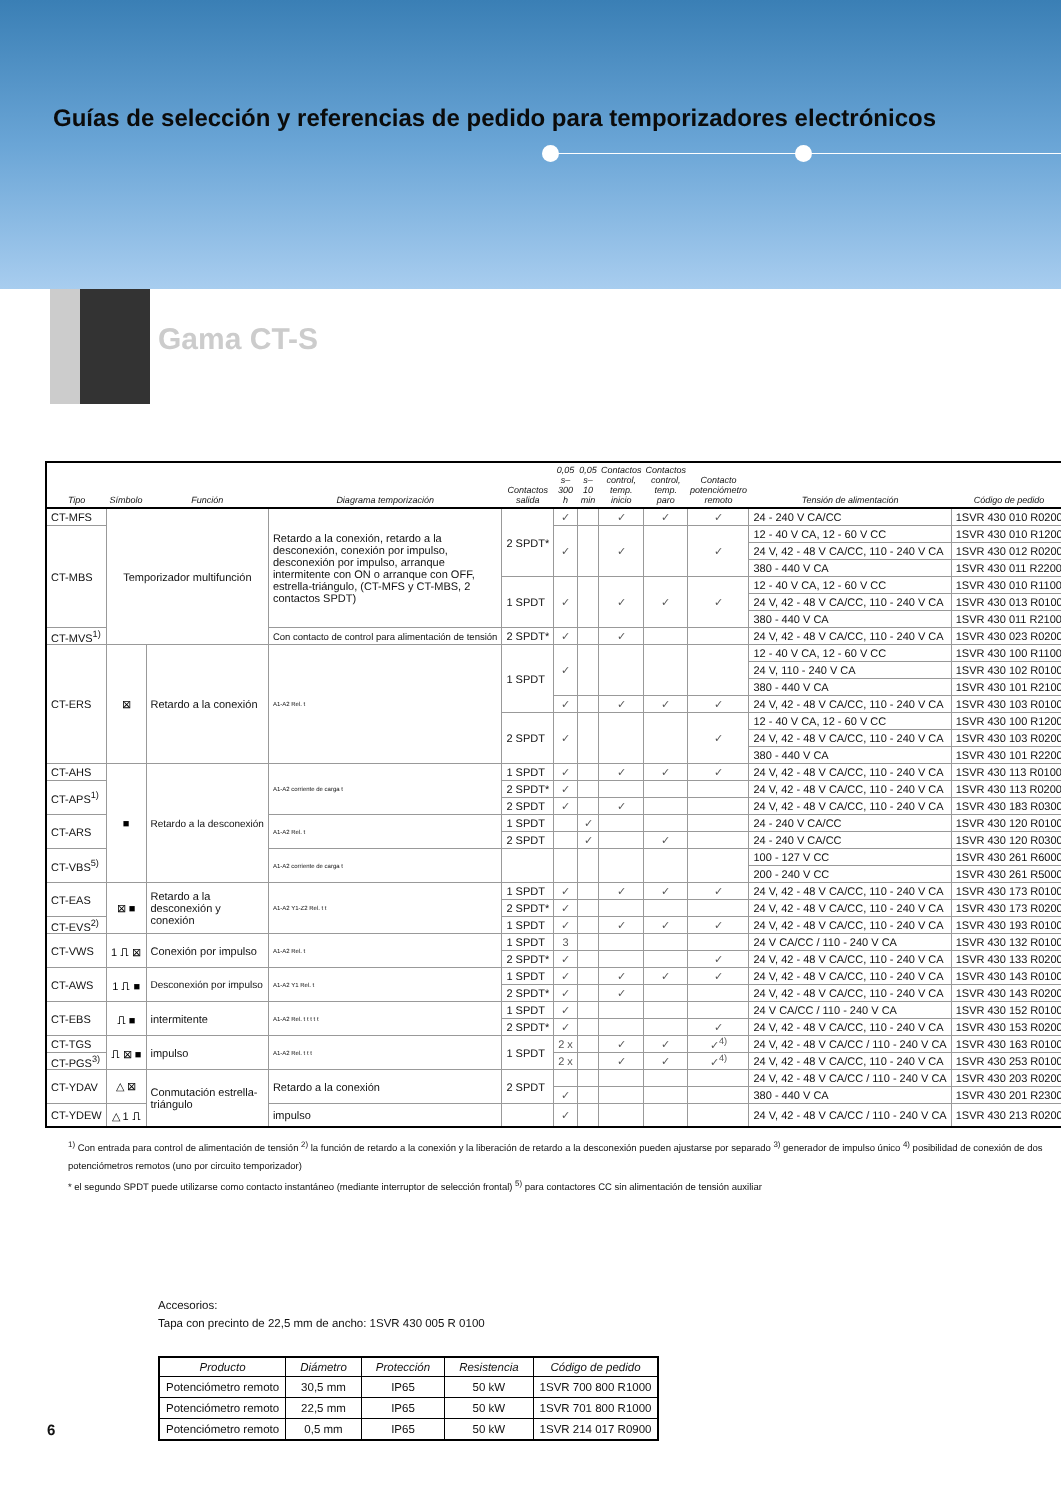Guías de selección y referencias de pedido para temporizadores electrónicos
Gama CT-S
| Tipo | Símbolo | Función | Diagrama temporización | Contactos salida | 0,05 s–300 h | 0,05 s–10 min | Contactos control, temp. inicio | Contactos control, temp. paro | Contacto potenciómetro remoto | Tensión de alimentación | Código de pedido |
| --- | --- | --- | --- | --- | --- | --- | --- | --- | --- | --- | --- |
| CT-MFS | Temporizador multifunción | | Retardo a la conexión, retardo a la desconexión, conexión por impulso, desconexión por impulso, arranque intermitente con ON o arranque con OFF, estrella-triángulo, (CT-MFS y CT-MBS, 2 contactos SPDT) | 2 SPDT* | ✓ | | ✓ | ✓ | ✓ | 24 - 240 V CA/CC | 1SVR 430 010 R0200 |
| CT-MBS | | | | | ✓ | | ✓ | | ✓ | 12 - 40 V CA, 12 - 60 V CC | 1SVR 430 010 R1200 |
| | | | | | | | | | | 24 V, 42 - 48 V CA/CC, 110 - 240 V CA | 1SVR 430 012 R0200 |
| | | | | | | | | | | 380 - 440 V CA | 1SVR 430 011 R2200 |
| | | | | 1 SPDT | ✓ | | ✓ | ✓ | ✓ | 12 - 40 V CA, 12 - 60 V CC | 1SVR 430 010 R1100 |
| | | | | | | | | | | 24 V, 42 - 48 V CA/CC, 110 - 240 V CA | 1SVR 430 013 R0100 |
| | | | | | | | | | | 380 - 440 V CA | 1SVR 430 011 R2100 |
| CT-MVS<sup>1)</sup> | | | Con contacto de control para alimentación de tensión | 2 SPDT* | ✓ | | ✓ | | | 24 V, 42 - 48 V CA/CC, 110 - 240 V CA | 1SVR 430 023 R0200 |
| CT-ERS | ⊠ | Retardo a la conexión | A1-A2 Rel. t | 1 SPDT | ✓ | | | | | 12 - 40 V CA, 12 - 60 V CC | 1SVR 430 100 R1100 |
| | | | | | | | | | | 24 V, 110 - 240 V CA | 1SVR 430 102 R0100 |
| | | | | | | | | | | 380 - 440 V CA | 1SVR 430 101 R2100 |
| | | | | | ✓ | | ✓ | ✓ | ✓ | 24 V, 42 - 48 V CA/CC, 110 - 240 V CA | 1SVR 430 103 R0100 |
| | | | | 2 SPDT | ✓ | | | | ✓ | 12 - 40 V CA, 12 - 60 V CC | 1SVR 430 100 R1200 |
| | | | | | | | | | | 24 V, 42 - 48 V CA/CC, 110 - 240 V CA | 1SVR 430 103 R0200 |
| | | | | | | | | | | 380 - 440 V CA | 1SVR 430 101 R2200 |
| CT-AHS | ■ | Retardo a la desconexión | A1-A2 corriente de carga t | 1 SPDT | ✓ | | ✓ | ✓ | ✓ | 24 V, 42 - 48 V CA/CC, 110 - 240 V CA | 1SVR 430 113 R0100 |
| CT-APS<sup>1)</sup> | | | | 2 SPDT* | ✓ | | | | | 24 V, 42 - 48 V CA/CC, 110 - 240 V CA | 1SVR 430 113 R0200 |
| | | | | 2 SPDT | ✓ | | ✓ | | | 24 V, 42 - 48 V CA/CC, 110 - 240 V CA | 1SVR 430 183 R0300 |
| CT-ARS | | | A1-A2 Rel. t | 1 SPDT | | ✓ | | | | 24 - 240 V CA/CC | 1SVR 430 120 R0100 |
| | | | | 2 SPDT | | ✓ | | ✓ | | 24 - 240 V CA/CC | 1SVR 430 120 R0300 |
| CT-VBS<sup>5)</sup> | | | A1-A2 corriente de carga t | | | | | | | 100 - 127 V CC | 1SVR 430 261 R6000 |
| | | | | | | | | | | 200 - 240 V CC | 1SVR 430 261 R5000 |
| CT-EAS | ⊠ ■ | Retardo a la desconexión y conexión | A1-A2 Y1-Z2 Rel. t t | 1 SPDT | ✓ | | ✓ | ✓ | ✓ | 24 V, 42 - 48 V CA/CC, 110 - 240 V CA | 1SVR 430 173 R0100 |
| | | | | 2 SPDT* | ✓ | | | | | 24 V, 42 - 48 V CA/CC, 110 - 240 V CA | 1SVR 430 173 R0200 |
| CT-EVS<sup>2)</sup> | | | | 1 SPDT | ✓ | | ✓ | ✓ | ✓ | 24 V, 42 - 48 V CA/CC, 110 - 240 V CA | 1SVR 430 193 R0100 |
| CT-VWS | 1 ⎍ ⊠ | Conexión por impulso | A1-A2 Rel. t | 1 SPDT | 3 | | | | | 24 V CA/CC / 110 - 240 V CA | 1SVR 430 132 R0100 |
| | | | | 2 SPDT* | ✓ | | | | ✓ | 24 V, 42 - 48 V CA/CC, 110 - 240 V CA | 1SVR 430 133 R0200 |
| CT-AWS | 1 ⎍ ■ | Desconexión por impulso | A1-A2 Y1 Rel. t | 1 SPDT | ✓ | | ✓ | ✓ | ✓ | 24 V, 42 - 48 V CA/CC, 110 - 240 V CA | 1SVR 430 143 R0100 |
| | | | | 2 SPDT* | ✓ | | ✓ | | | 24 V, 42 - 48 V CA/CC, 110 - 240 V CA | 1SVR 430 143 R0200 |
| CT-EBS | ⎍ ■ | intermitente | A1-A2 Rel. t t t t t | 1 SPDT | ✓ | | | | | 24 V CA/CC / 110 - 240 V CA | 1SVR 430 152 R0100 |
| | | | | 2 SPDT* | ✓ | | | | ✓ | 24 V, 42 - 48 V CA/CC, 110 - 240 V CA | 1SVR 430 153 R0200 |
| CT-TGS | ⎍ ⊠ ■ | impulso | A1-A2 Rel. t t t | 1 SPDT | 2 x | | ✓ | ✓ | ✓<sup>4)</sup> | 24 V, 42 - 48 V CA/CC / 110 - 240 V CA | 1SVR 430 163 R0100 |
| CT-PGS<sup>3)</sup> | | | | | 2 x | | ✓ | ✓ | ✓<sup>4)</sup> | 24 V, 42 - 48 V CA/CC, 110 - 240 V CA | 1SVR 430 253 R0100 |
| CT-YDAV | △ ⊠ | Conmutación estrella-triángulo | Retardo a la conexión | 2 SPDT | | | | | | 24 V, 42 - 48 V CA/CC / 110 - 240 V CA | 1SVR 430 203 R0200 |
| | | | | | ✓ | | | | | 380 - 440 V CA | 1SVR 430 201 R2300 |
| CT-YDEW | △ 1 ⎍ | | impulso | | ✓ | | | | | 24 V, 42 - 48 V CA/CC / 110 - 240 V CA | 1SVR 430 213 R0200 |
<sup>1)</sup> Con entrada para control de alimentación de tensión <sup>2)</sup> la función de retardo a la conexión y la liberación de retardo a la desconexión pueden ajustarse por separado <sup>3)</sup> generador de impulso único <sup>4)</sup> posibilidad de conexión de dos potenciómetros remotos (uno por circuito temporizador)
* el segundo SPDT puede utilizarse como contacto instantáneo (mediante interruptor de selección frontal) <sup>5)</sup> para contactores CC sin alimentación de tensión auxiliar
Accesorios:
Tapa con precinto de 22,5 mm de ancho: 1SVR 430 005 R 0100
| Producto | Diámetro | Protección | Resistencia | Código de pedido |
| --- | --- | --- | --- | --- |
| Potenciómetro remoto | 30,5 mm | IP65 | 50 kW | 1SVR 700 800 R1000 |
| Potenciómetro remoto | 22,5 mm | IP65 | 50 kW | 1SVR 701 800 R1000 |
| Potenciómetro remoto | 0,5 mm | IP65 | 50 kW | 1SVR 214 017 R0900 |
6